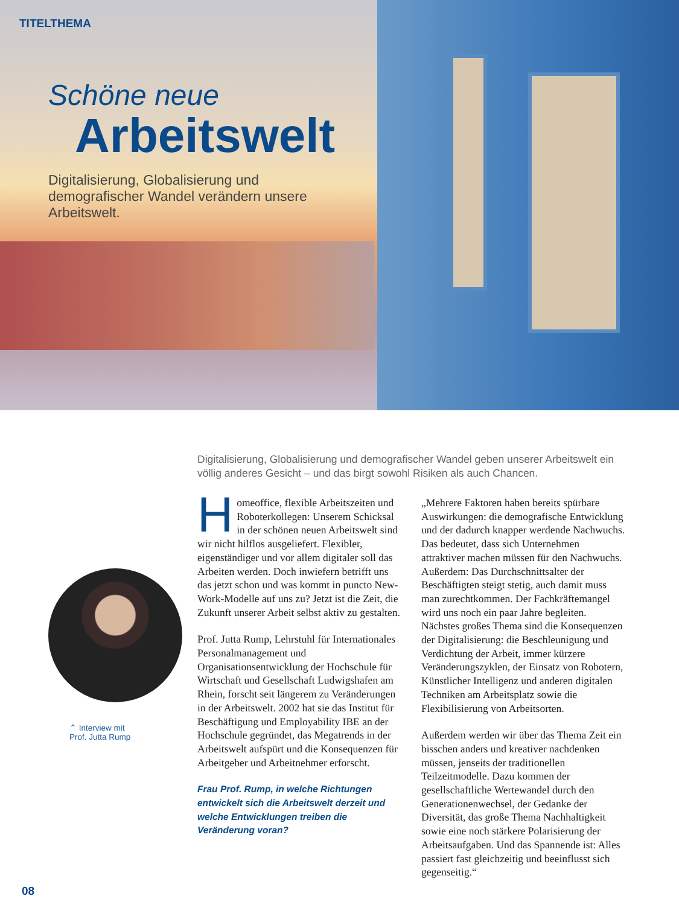TITELTHEMA
Schöne neue
Arbeitswelt
Digitalisierung, Globalisierung und demografischer Wandel verändern unsere Arbeitswelt.
Digitalisierung, Globalisierung und demografischer Wandel geben unserer Arbeitswelt ein völlig anderes Gesicht – und das birgt sowohl Risiken als auch Chancen.
⌃ Interview mit
Prof. Jutta Rump
Homeoffice, flexible Arbeitszeiten und Roboterkollegen: Unserem Schicksal in der schönen neuen Arbeitswelt sind wir nicht hilflos ausgeliefert. Flexibler, eigenständiger und vor allem digitaler soll das Arbeiten werden. Doch inwiefern betrifft uns das jetzt schon und was kommt in puncto New-Work-Modelle auf uns zu? Jetzt ist die Zeit, die Zukunft unserer Arbeit selbst aktiv zu gestalten.
Prof. Jutta Rump, Lehrstuhl für Internationales Personalmanagement und Organisationsentwicklung der Hochschule für Wirtschaft und Gesellschaft Ludwigshafen am Rhein, forscht seit längerem zu Veränderungen in der Arbeitswelt. 2002 hat sie das Institut für Beschäftigung und Employability IBE an der Hochschule gegründet, das Megatrends in der Arbeitswelt aufspürt und die Konsequenzen für Arbeitgeber und Arbeitnehmer erforscht.
Frau Prof. Rump, in welche Richtungen entwickelt sich die Arbeitswelt derzeit und welche Entwicklungen treiben die Veränderung voran?
„Mehrere Faktoren haben bereits spürbare Auswirkungen: die demografische Entwicklung und der dadurch knapper werdende Nachwuchs. Das bedeutet, dass sich Unternehmen attraktiver machen müssen für den Nachwuchs. Außerdem: Das Durchschnittsalter der Beschäftigten steigt stetig, auch damit muss man zurechtkommen. Der Fachkräftemangel wird uns noch ein paar Jahre begleiten. Nächstes großes Thema sind die Konsequenzen der Digitalisierung: die Beschleunigung und Verdichtung der Arbeit, immer kürzere Veränderungszyklen, der Einsatz von Robotern, Künstlicher Intelligenz und anderen digitalen Techniken am Arbeitsplatz sowie die Flexibilisierung von Arbeitsorten.
Außerdem werden wir über das Thema Zeit ein bisschen anders und kreativer nachdenken müssen, jenseits der traditionellen Teilzeitmodelle. Dazu kommen der gesellschaftliche Wertewandel durch den Generationenwechsel, der Gedanke der Diversität, das große Thema Nachhaltigkeit sowie eine noch stärkere Polarisierung der Arbeitsaufgaben. Und das Spannende ist: Alles passiert fast gleichzeitig und beeinflusst sich gegenseitig.“
08